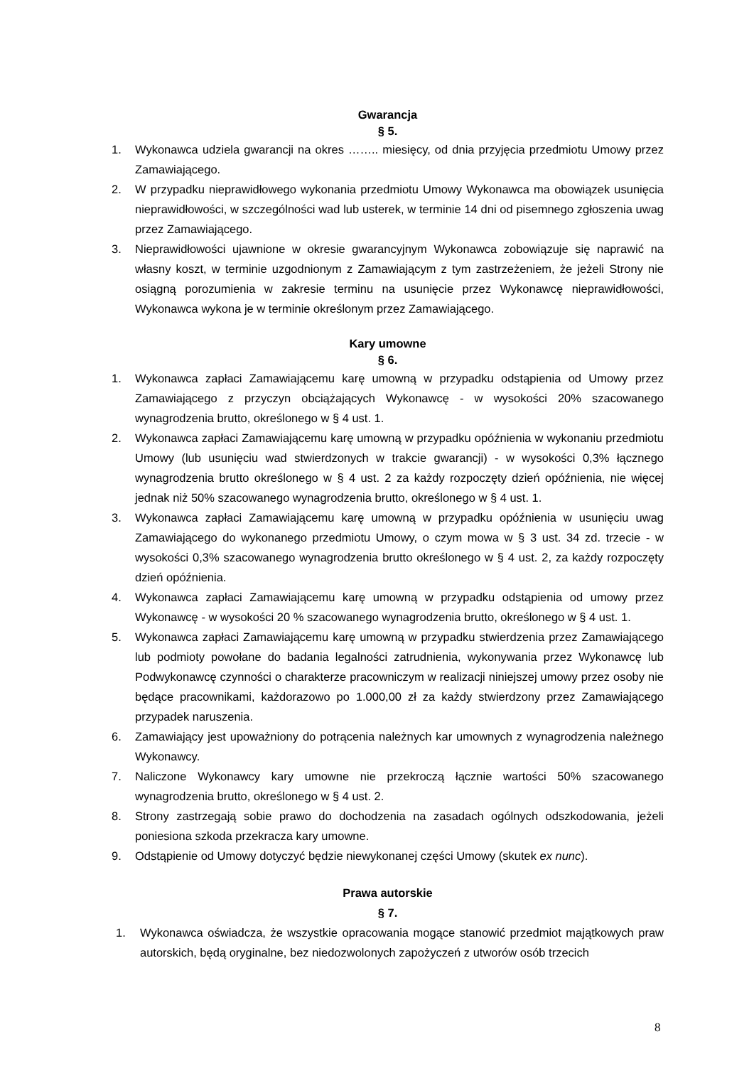Gwarancja
§ 5.
1. Wykonawca udziela gwarancji na okres …….. miesięcy, od dnia przyjęcia przedmiotu Umowy przez Zamawiającego.
2. W przypadku nieprawidłowego wykonania przedmiotu Umowy Wykonawca ma obowiązek usunięcia nieprawidłowości, w szczególności wad lub usterek, w terminie 14 dni od pisemnego zgłoszenia uwag przez Zamawiającego.
3. Nieprawidłowości ujawnione w okresie gwarancyjnym Wykonawca zobowiązuje się naprawić na własny koszt, w terminie uzgodnionym z Zamawiającym z tym zastrzeżeniem, że jeżeli Strony nie osiągną porozumienia w zakresie terminu na usunięcie przez Wykonawcę nieprawidłowości, Wykonawca wykona je w terminie określonym przez Zamawiającego.
Kary umowne
§ 6.
1. Wykonawca zapłaci Zamawiającemu karę umowną w przypadku odstąpienia od Umowy przez Zamawiającego z przyczyn obciążających Wykonawcę - w wysokości 20% szacowanego wynagrodzenia brutto, określonego w § 4 ust. 1.
2. Wykonawca zapłaci Zamawiającemu karę umowną w przypadku opóźnienia w wykonaniu przedmiotu Umowy (lub usunięciu wad stwierdzonych w trakcie gwarancji) - w wysokości 0,3% łącznego wynagrodzenia brutto określonego w § 4 ust. 2 za każdy rozpoczęty dzień opóźnienia, nie więcej jednak niż 50% szacowanego wynagrodzenia brutto, określonego w § 4 ust. 1.
3. Wykonawca zapłaci Zamawiającemu karę umowną w przypadku opóźnienia w usunięciu uwag Zamawiającego do wykonanego przedmiotu Umowy, o czym mowa w § 3 ust. 34 zd. trzecie - w wysokości 0,3% szacowanego wynagrodzenia brutto określonego w § 4 ust. 2, za każdy rozpoczęty dzień opóźnienia.
4. Wykonawca zapłaci Zamawiającemu karę umowną w przypadku odstąpienia od umowy przez Wykonawcę - w wysokości 20 % szacowanego wynagrodzenia brutto, określonego w § 4 ust. 1.
5. Wykonawca zapłaci Zamawiającemu karę umowną w przypadku stwierdzenia przez Zamawiającego lub podmioty powołane do badania legalności zatrudnienia, wykonywania przez Wykonawcę lub Podwykonawcę czynności o charakterze pracowniczym w realizacji niniejszej umowy przez osoby nie będące pracownikami, każdorazowo po 1.000,00 zł za każdy stwierdzony przez Zamawiającego przypadek naruszenia.
6. Zamawiający jest upoważniony do potrącenia należnych kar umownych z wynagrodzenia należnego Wykonawcy.
7. Naliczone Wykonawcy kary umowne nie przekroczą łącznie wartości 50% szacowanego wynagrodzenia brutto, określonego w § 4 ust. 2.
8. Strony zastrzegają sobie prawo do dochodzenia na zasadach ogólnych odszkodowania, jeżeli poniesiona szkoda przekracza kary umowne.
9. Odstąpienie od Umowy dotyczyć będzie niewykonanej części Umowy (skutek ex nunc).
Prawa autorskie
§ 7.
1. Wykonawca oświadcza, że wszystkie opracowania mogące stanowić przedmiot majątkowych praw autorskich, będą oryginalne, bez niedozwolonych zapożyczeń z utworów osób trzecich
8